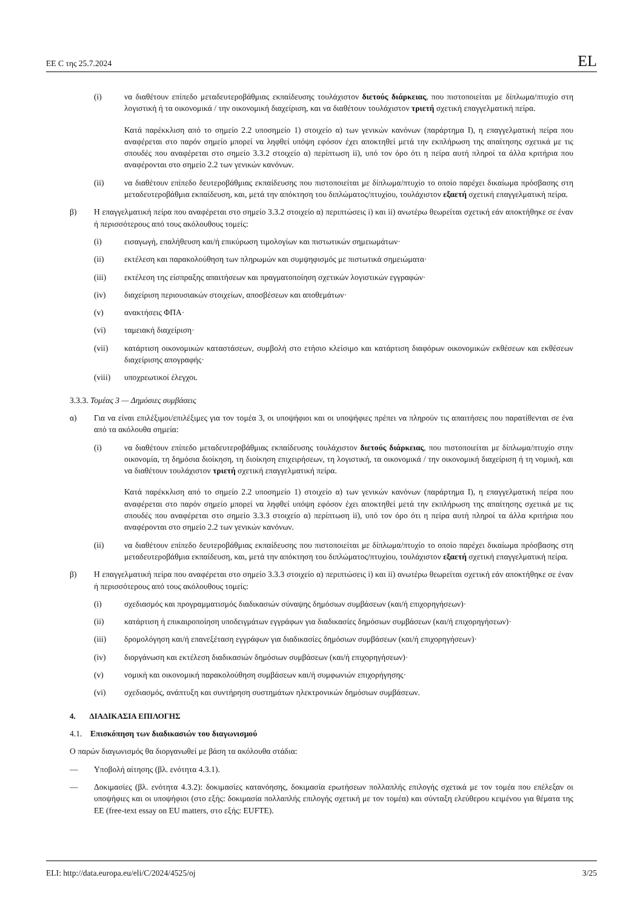ΕΕ C της 25.7.2024 EL
(i) να διαθέτουν επίπεδο μεταδευτεροβάθμιας εκπαίδευσης τουλάχιστον διετούς διάρκειας, που πιστοποιείται με δίπλωμα/πτυχίο στη λογιστική ή τα οικονομικά / την οικονομική διαχείριση, και να διαθέτουν τουλάχιστον τριετή σχετική επαγγελματική πείρα.
Κατά παρέκκλιση από το σημείο 2.2 υποσημείο 1) στοιχείο α) των γενικών κανόνων (παράρτημα I), η επαγγελματική πείρα που αναφέρεται στο παρόν σημείο μπορεί να ληφθεί υπόψη εφόσον έχει αποκτηθεί μετά την εκπλήρωση της απαίτησης σχετικά με τις σπουδές που αναφέρεται στο σημείο 3.3.2 στοιχείο α) περίπτωση ii), υπό τον όρο ότι η πείρα αυτή πληροί τα άλλα κριτήρια που αναφέρονται στο σημείο 2.2 των γενικών κανόνων.
(ii) να διαθέτουν επίπεδο δευτεροβάθμιας εκπαίδευσης που πιστοποιείται με δίπλωμα/πτυχίο το οποίο παρέχει δικαίωμα πρόσβασης στη μεταδευτεροβάθμια εκπαίδευση, και, μετά την απόκτηση του διπλώματος/πτυχίου, τουλάχιστον εξαετή σχετική επαγγελματική πείρα.
β) Η επαγγελματική πείρα που αναφέρεται στο σημείο 3.3.2 στοιχείο α) περιπτώσεις i) και ii) ανωτέρω θεωρείται σχετική εάν αποκτήθηκε σε έναν ή περισσότερους από τους ακόλουθους τομείς:
(i) εισαγωγή, επαλήθευση και/ή επικύρωση τιμολογίων και πιστωτικών σημειωμάτων·
(ii) εκτέλεση και παρακολούθηση των πληρωμών και συμψηφισμός με πιστωτικά σημειώματα·
(iii) εκτέλεση της είσπραξης απαιτήσεων και πραγματοποίηση σχετικών λογιστικών εγγραφών·
(iv) διαχείριση περιουσιακών στοιχείων, αποσβέσεων και αποθεμάτων·
(v) ανακτήσεις ΦΠΑ·
(vi) ταμειακή διαχείριση·
(vii) κατάρτιση οικονομικών καταστάσεων, συμβολή στο ετήσιο κλείσιμο και κατάρτιση διαφόρων οικονομικών εκθέσεων και εκθέσεων διαχείρισης απογραφής·
(viii) υποχρεωτικοί έλεγχοι.
3.3.3. Τομέας 3 — Δημόσιες συμβάσεις
α) Για να είναι επιλέξιμοι/επιλέξιμες για τον τομέα 3, οι υποψήφιοι και οι υποψήφιες πρέπει να πληρούν τις απαιτήσεις που παρατίθενται σε ένα από τα ακόλουθα σημεία:
(i) να διαθέτουν επίπεδο μεταδευτεροβάθμιας εκπαίδευσης τουλάχιστον διετούς διάρκειας, που πιστοποιείται με δίπλωμα/πτυχίο στην οικονομία, τη δημόσια διοίκηση, τη διοίκηση επιχειρήσεων, τη λογιστική, τα οικονομικά / την οικονομική διαχείριση ή τη νομική, και να διαθέτουν τουλάχιστον τριετή σχετική επαγγελματική πείρα.
Κατά παρέκκλιση από το σημείο 2.2 υποσημείο 1) στοιχείο α) των γενικών κανόνων (παράρτημα I), η επαγγελματική πείρα που αναφέρεται στο παρόν σημείο μπορεί να ληφθεί υπόψη εφόσον έχει αποκτηθεί μετά την εκπλήρωση της απαίτησης σχετικά με τις σπουδές που αναφέρεται στο σημείο 3.3.3 στοιχείο α) περίπτωση ii), υπό τον όρο ότι η πείρα αυτή πληροί τα άλλα κριτήρια που αναφέρονται στο σημείο 2.2 των γενικών κανόνων.
(ii) να διαθέτουν επίπεδο δευτεροβάθμιας εκπαίδευσης που πιστοποιείται με δίπλωμα/πτυχίο το οποίο παρέχει δικαίωμα πρόσβασης στη μεταδευτεροβάθμια εκπαίδευση, και, μετά την απόκτηση του διπλώματος/πτυχίου, τουλάχιστον εξαετή σχετική επαγγελματική πείρα.
β) Η επαγγελματική πείρα που αναφέρεται στο σημείο 3.3.3 στοιχείο α) περιπτώσεις i) και ii) ανωτέρω θεωρείται σχετική εάν αποκτήθηκε σε έναν ή περισσότερους από τους ακόλουθους τομείς:
(i) σχεδιασμός και προγραμματισμός διαδικασιών σύναψης δημόσιων συμβάσεων (και/ή επιχορηγήσεων)·
(ii) κατάρτιση ή επικαιροποίηση υποδειγμάτων εγγράφων για διαδικασίες δημόσιων συμβάσεων (και/ή επιχορηγήσεων)·
(iii) δρομολόγηση και/ή επανεξέταση εγγράφων για διαδικασίες δημόσιων συμβάσεων (και/ή επιχορηγήσεων)·
(iv) διοργάνωση και εκτέλεση διαδικασιών δημόσιων συμβάσεων (και/ή επιχορηγήσεων)·
(v) νομική και οικονομική παρακολούθηση συμβάσεων και/ή συμφωνιών επιχορήγησης·
(vi) σχεδιασμός, ανάπτυξη και συντήρηση συστημάτων ηλεκτρονικών δημόσιων συμβάσεων.
4. ΔΙΑΔΙΚΑΣΙΑ ΕΠΙΛΟΓΗΣ
4.1. Επισκόπηση των διαδικασιών του διαγωνισμού
Ο παρών διαγωνισμός θα διοργανωθεί με βάση τα ακόλουθα στάδια:
— Υποβολή αίτησης (βλ. ενότητα 4.3.1).
— Δοκιμασίες (βλ. ενότητα 4.3.2): δοκιμασίες κατανόησης, δοκιμασία ερωτήσεων πολλαπλής επιλογής σχετικά με τον τομέα που επέλεξαν οι υποψήφιες και οι υποψήφιοι (στο εξής: δοκιμασία πολλαπλής επιλογής σχετική με τον τομέα) και σύνταξη ελεύθερου κειμένου για θέματα της ΕΕ (free-text essay on EU matters, στο εξής: EUFTE).
ELI: http://data.europa.eu/eli/C/2024/4525/oj 3/25